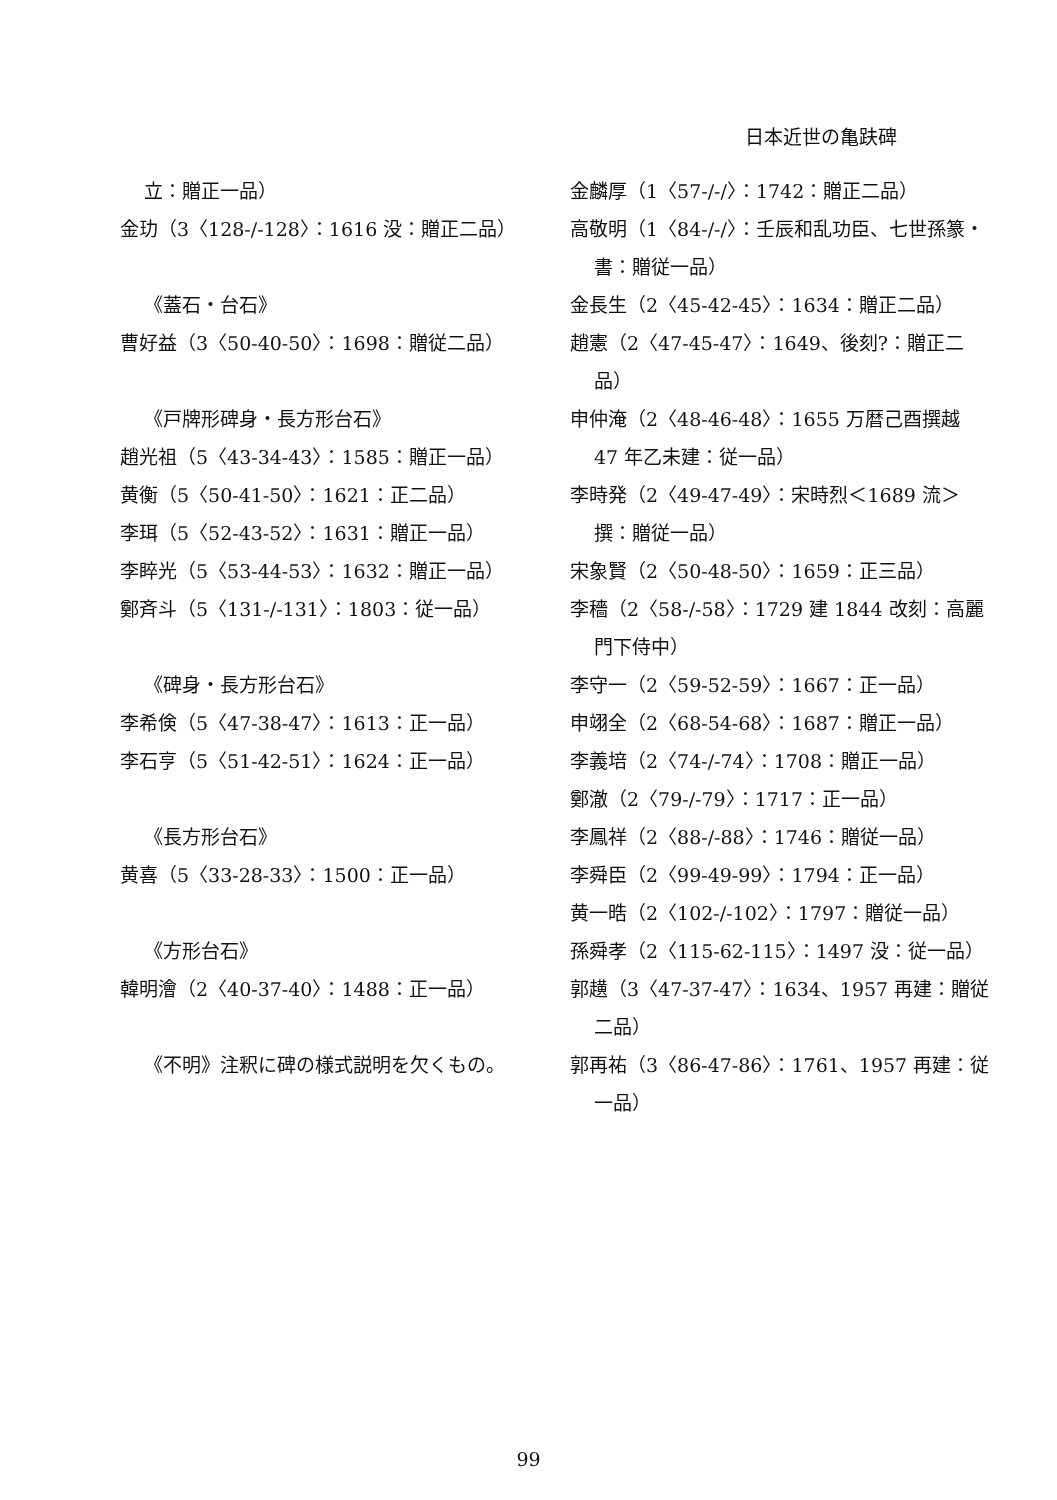日本近世の亀趺碑
立：贈正一品）
金玏（3〈128-/-128〉：1616 没：贈正二品）
《蓋石・台石》
曹好益（3〈50-40-50〉：1698：贈従二品）
《戸牌形碑身・長方形台石》
趙光祖（5〈43-34-43〉：1585：贈正一品）
黄衡（5〈50-41-50〉：1621：正二品）
李珥（5〈52-43-52〉：1631：贈正一品）
李睟光（5〈53-44-53〉：1632：贈正一品）
鄭斉斗（5〈131-/-131〉：1803：従一品）
《碑身・長方形台石》
李希倹（5〈47-38-47〉：1613：正一品）
李石亨（5〈51-42-51〉：1624：正一品）
《長方形台石》
黄喜（5〈33-28-33〉：1500：正一品）
《方形台石》
韓明澮（2〈40-37-40〉：1488：正一品）
《不明》注釈に碑の様式説明を欠くもの。
金麟厚（1〈57-/-/〉：1742：贈正二品）
高敬明（1〈84-/-/〉：壬辰和乱功臣、七世孫篆・書：贈従一品）
金長生（2〈45-42-45〉：1634：贈正二品）
趙憲（2〈47-45-47〉：1649、後刻?：贈正二品）
申仲淹（2〈48-46-48〉：1655 万暦己酉撰越 47 年乙未建：従一品）
李時発（2〈49-47-49〉：宋時烈＜1689 流＞撰：贈従一品）
宋象賢（2〈50-48-50〉：1659：正三品）
李穡（2〈58-/-58〉：1729 建 1844 改刻：高麗門下侍中）
李守一（2〈59-52-59〉：1667：正一品）
申翊全（2〈68-54-68〉：1687：贈正一品）
李義培（2〈74-/-74〉：1708：贈正一品）
鄭澈（2〈79-/-79〉：1717：正一品）
李鳳祥（2〈88-/-88〉：1746：贈従一品）
李舜臣（2〈99-49-99〉：1794：正一品）
黄一晧（2〈102-/-102〉：1797：贈従一品）
孫舜孝（2〈115-62-115〉：1497 没：従一品）
郭趪（3〈47-37-47〉：1634、1957 再建：贈従二品）
郭再祐（3〈86-47-86〉：1761、1957 再建：従一品）
99